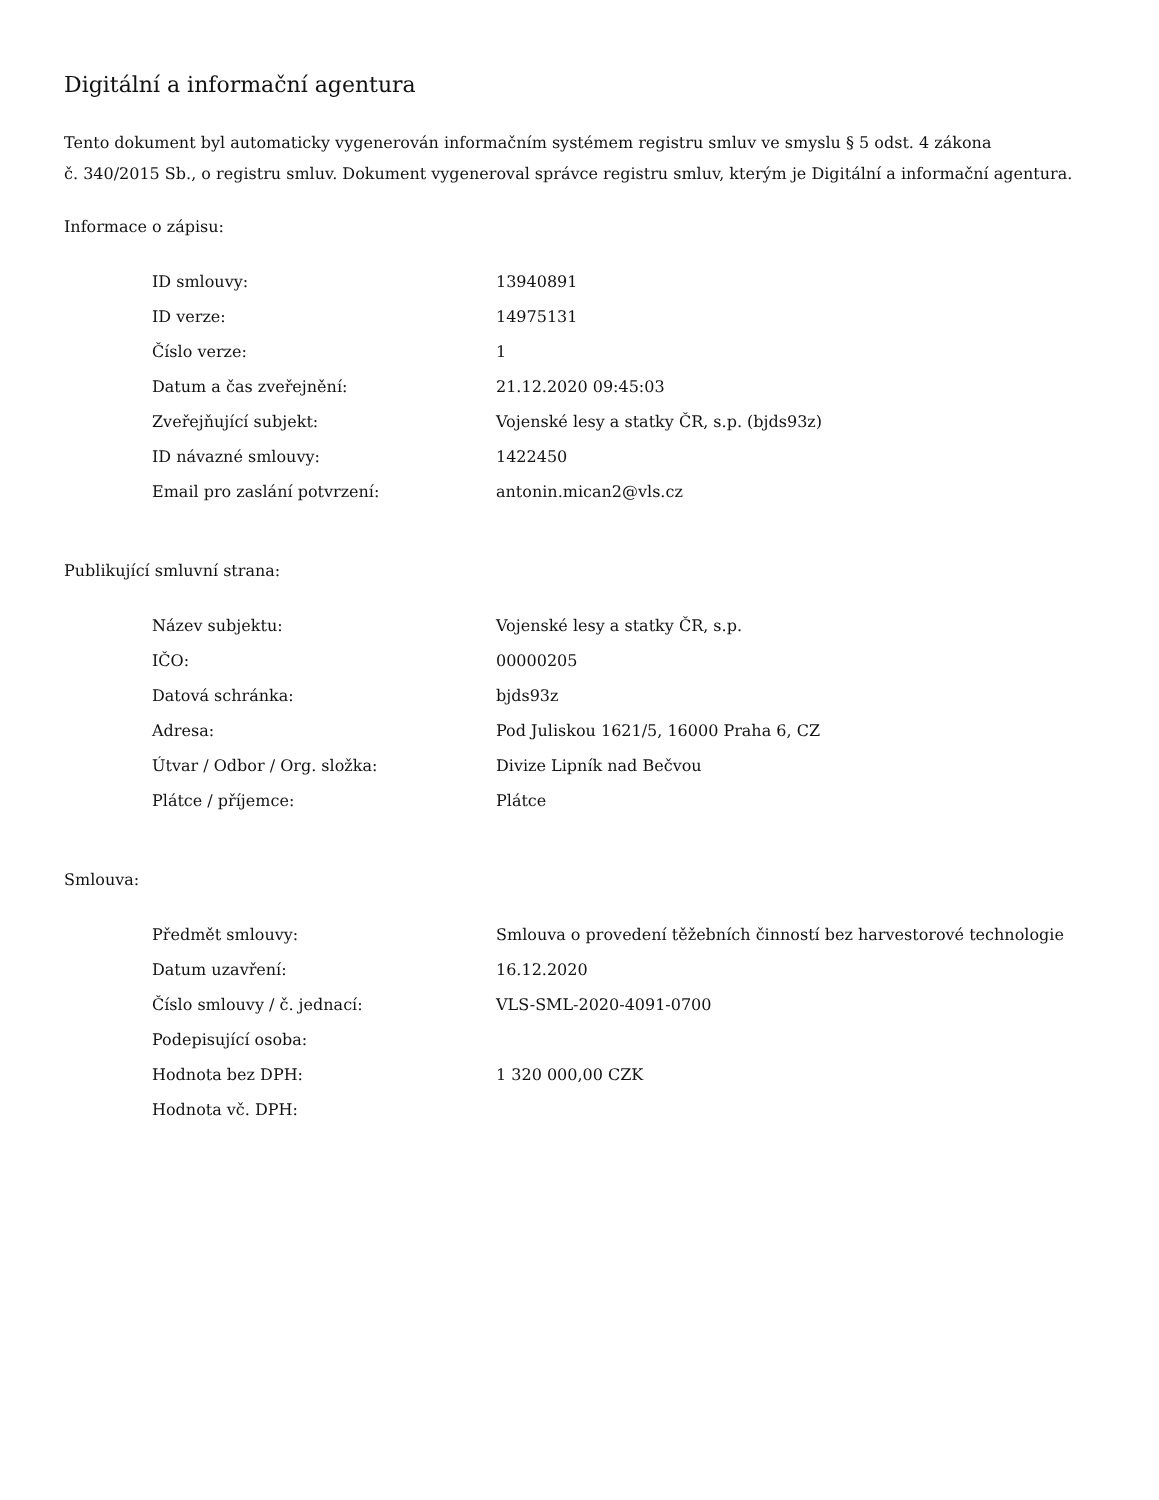Digitální a informační agentura
Tento dokument byl automaticky vygenerován informačním systémem registru smluv ve smyslu § 5 odst. 4 zákona
č. 340/2015 Sb., o registru smluv. Dokument vygeneroval správce registru smluv, kterým je Digitální a informační agentura.
Informace o zápisu:
| ID smlouvy: | 13940891 |
| ID verze: | 14975131 |
| Číslo verze: | 1 |
| Datum a čas zveřejnění: | 21.12.2020 09:45:03 |
| Zveřejňující subjekt: | Vojenské lesy a statky ČR, s.p. (bjds93z) |
| ID návazné smlouvy: | 1422450 |
| Email pro zaslání potvrzení: | antonin.mican2@vls.cz |
Publikující smluvní strana:
| Název subjektu: | Vojenské lesy a statky ČR, s.p. |
| IČO: | 00000205 |
| Datová schránka: | bjds93z |
| Adresa: | Pod Juliskou 1621/5, 16000 Praha 6, CZ |
| Útvar / Odbor / Org. složka: | Divize Lipník nad Bečvou |
| Plátce / příjemce: | Plátce |
Smlouva:
| Předmět smlouvy: | Smlouva o provedení těžebních činností bez harvestorové technologie |
| Datum uzavření: | 16.12.2020 |
| Číslo smlouvy / č. jednací: | VLS-SML-2020-4091-0700 |
| Podepisující osoba: | |
| Hodnota bez DPH: | 1 320 000,00 CZK |
| Hodnota vč. DPH: | |